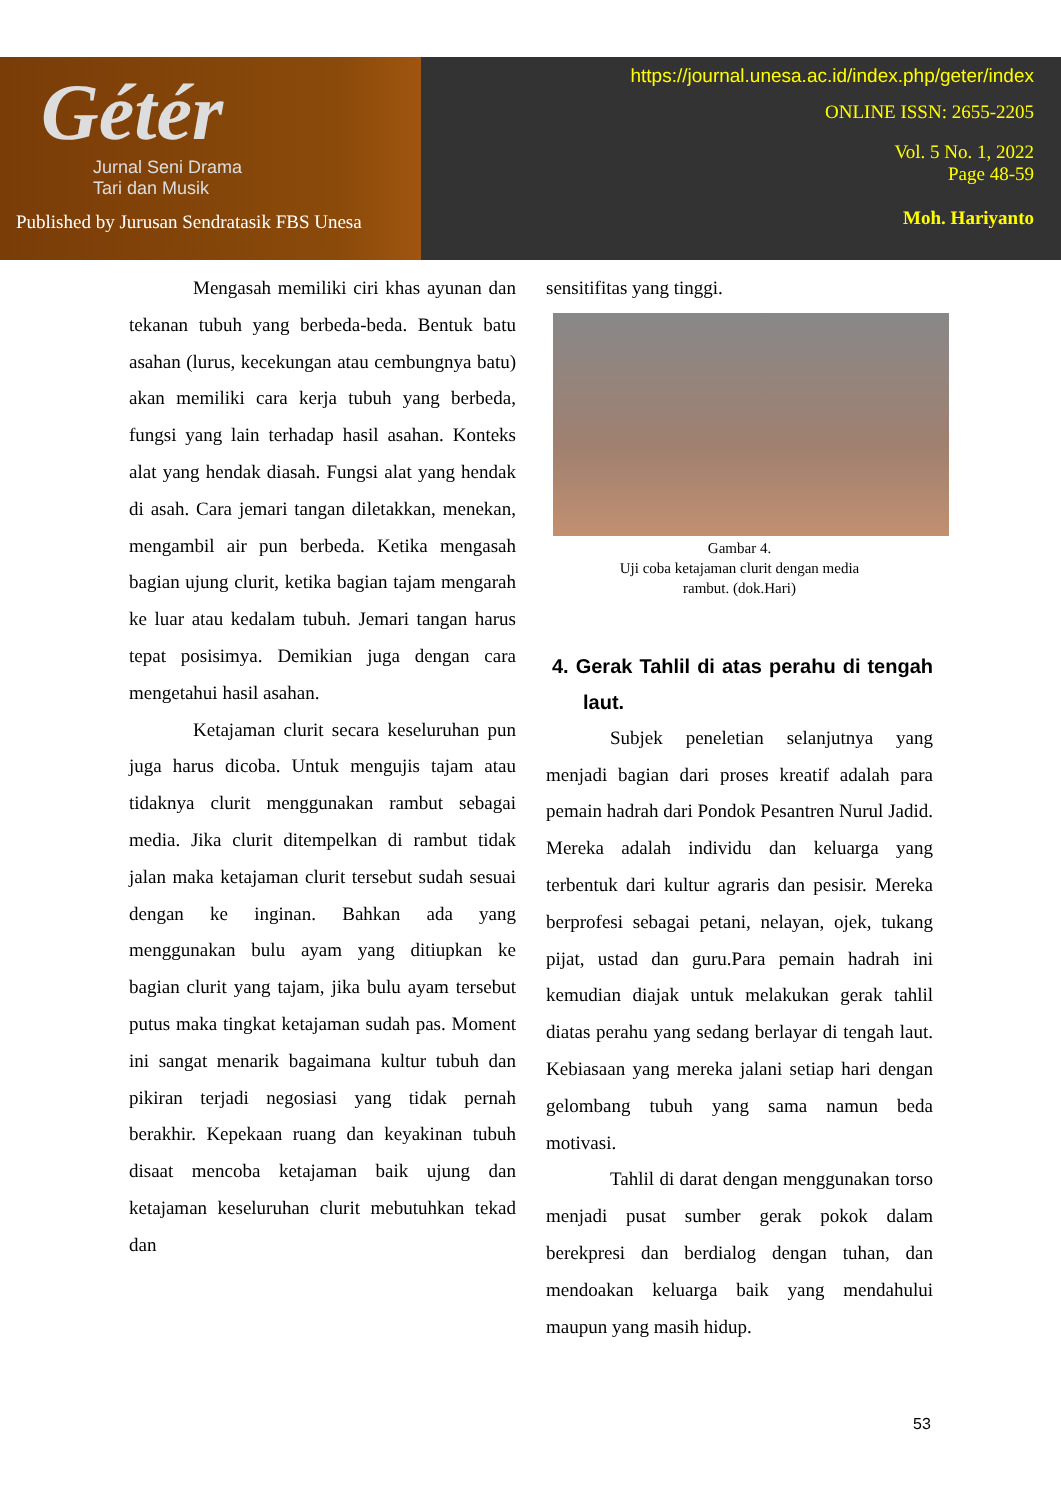Gétér
Jurnal Seni Drama
Tari dan Musik
Published by Jurusan Sendratasik FBS Unesa
https://journal.unesa.ac.id/index.php/geter/index
ONLINE ISSN: 2655-2205
Vol. 5 No. 1, 2022
Page 48-59
Moh. Hariyanto
Mengasah memiliki ciri khas ayunan dan tekanan tubuh yang berbeda-beda. Bentuk batu asahan (lurus, kecekungan atau cembungnya batu) akan memiliki cara kerja tubuh yang berbeda, fungsi yang lain terhadap hasil asahan. Konteks alat yang hendak diasah. Fungsi alat yang hendak di asah. Cara jemari tangan diletakkan, menekan, mengambil air pun berbeda. Ketika mengasah bagian ujung clurit, ketika bagian tajam mengarah ke luar atau kedalam tubuh. Jemari tangan harus tepat posisimya. Demikian juga dengan cara mengetahui hasil asahan.
Ketajaman clurit secara keseluruhan pun juga harus dicoba. Untuk mengujis tajam atau tidaknya clurit menggunakan rambut sebagai media. Jika clurit ditempelkan di rambut tidak jalan maka ketajaman clurit tersebut sudah sesuai dengan ke inginan. Bahkan ada yang menggunakan bulu ayam yang ditiupkan ke bagian clurit yang tajam, jika bulu ayam tersebut putus maka tingkat ketajaman sudah pas. Moment ini sangat menarik bagaimana kultur tubuh dan pikiran terjadi negosiasi yang tidak pernah berakhir. Kepekaan ruang dan keyakinan tubuh disaat mencoba ketajaman baik ujung dan ketajaman keseluruhan clurit mebutuhkan tekad dan
sensitifitas yang tinggi.
Gambar 4.
Uji coba ketajaman clurit dengan media
rambut. (dok.Hari)
4. Gerak Tahlil di atas perahu di tengah laut.
Subjek peneletian selanjutnya yang menjadi bagian dari proses kreatif adalah para pemain hadrah dari Pondok Pesantren Nurul Jadid. Mereka adalah individu dan keluarga yang terbentuk dari kultur agraris dan pesisir. Mereka berprofesi sebagai petani, nelayan, ojek, tukang pijat, ustad dan guru.Para pemain hadrah ini kemudian diajak untuk melakukan gerak tahlil diatas perahu yang sedang berlayar di tengah laut. Kebiasaan yang mereka jalani setiap hari dengan gelombang tubuh yang sama namun beda motivasi.
Tahlil di darat dengan menggunakan torso menjadi pusat sumber gerak pokok dalam berekpresi dan berdialog dengan tuhan, dan mendoakan keluarga baik yang mendahului maupun yang masih hidup.
53